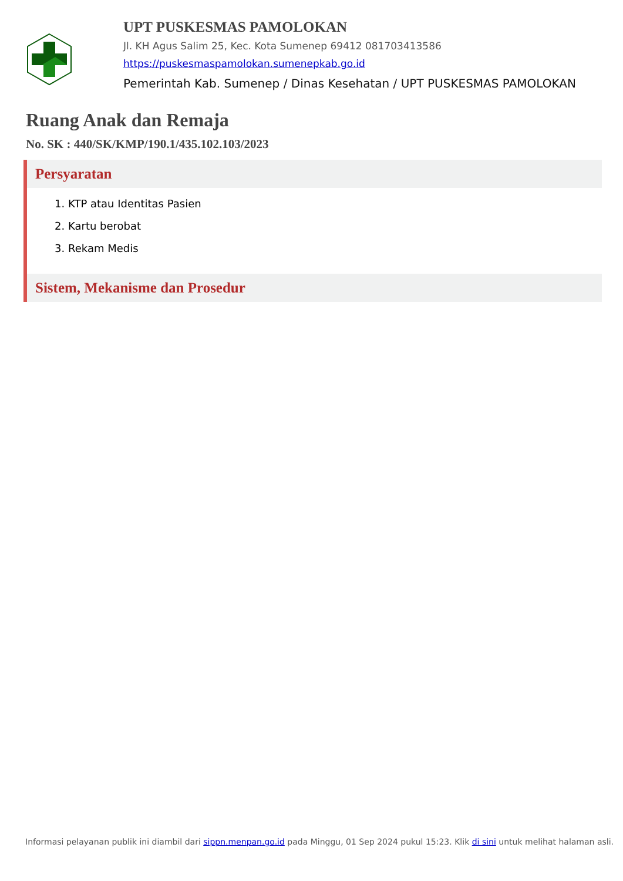UPT PUSKESMAS PAMOLOKAN
Jl. KH Agus Salim 25, Kec. Kota Sumenep 69412 081703413586
https://puskesmaspamolokan.sumenepkab.go.id
Pemerintah Kab. Sumenep / Dinas Kesehatan / UPT PUSKESMAS PAMOLOKAN
Ruang Anak dan Remaja
No. SK : 440/SK/KMP/190.1/435.102.103/2023
Persyaratan
1. KTP atau Identitas Pasien
2. Kartu berobat
3. Rekam Medis
Sistem, Mekanisme dan Prosedur
Informasi pelayanan publik ini diambil dari sippn.menpan.go.id pada Minggu, 01 Sep 2024 pukul 15:23. Klik di sini untuk melihat halaman asli.